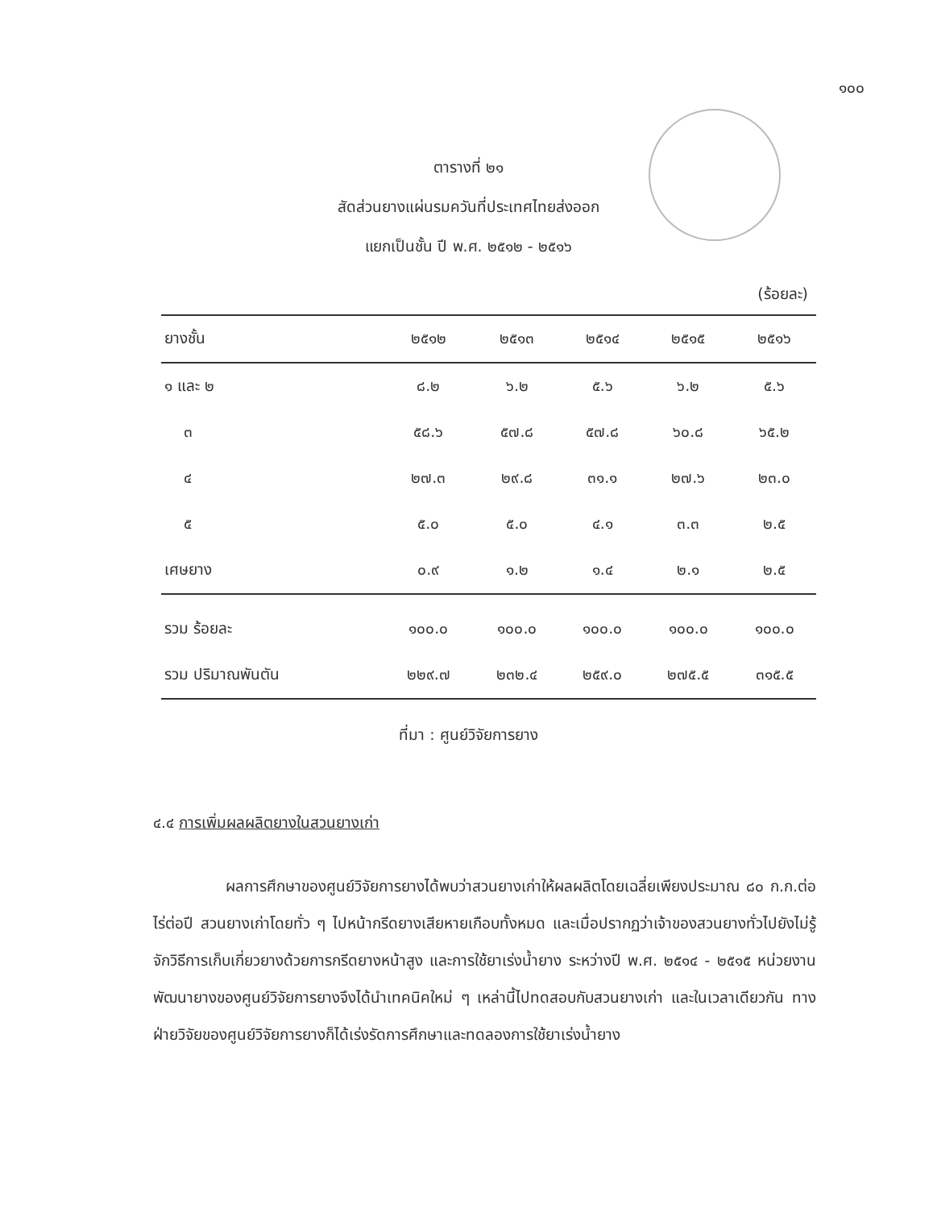๑๐๐
ตารางที่ ๒๑
สัดส่วนยางแผ่นรมควันที่ประเทศไทยส่งออก
แยกเป็นชั้น ปี พ.ศ. ๒๕๑๒ - ๒๕๑๖
(ร้อยละ)
| ยางชั้น | ๒๕๑๒ | ๒๕๑๓ | ๒๕๑๔ | ๒๕๑๕ | ๒๕๑๖ |
| --- | --- | --- | --- | --- | --- |
| ๑ และ ๒ | ๘.๒ | ๖.๒ | ๕.๖ | ๖.๒ | ๕.๖ |
| ๓ | ๕๘.๖ | ๕๗.๘ | ๕๗.๘ | ๖๐.๘ | ๖๕.๒ |
| ๔ | ๒๗.๓ | ๒๙.๘ | ๓๑.๑ | ๒๗.๖ | ๒๓.๐ |
| ๕ | ๕.๐ | ๕.๐ | ๔.๑ | ๓.๓ | ๒.๕ |
| เศษยาง | ๐.๙ | ๑.๒ | ๑.๔ | ๒.๑ | ๒.๕ |
| รวม ร้อยละ | ๑๐๐.๐ | ๑๐๐.๐ | ๑๐๐.๐ | ๑๐๐.๐ | ๑๐๐.๐ |
| รวม ปริมาณพันตัน | ๒๒๙.๗ | ๒๓๒.๔ | ๒๕๙.๐ | ๒๗๕.๕ | ๓๑๕.๕ |
ที่มา : ศูนย์วิจัยการยาง
๔.๔ การเพิ่มผลผลิตยางในสวนยางเก่า
ผลการศึกษาของศูนย์วิจัยการยางได้พบว่าสวนยางเก่าให้ผลผลิตโดยเฉลี่ยเพียงประมาณ ๘๐ ก.ก.ต่อไร่ต่อปี สวนยางเก่าโดยทั่ว ๆ ไปหน้ากรีดยางเสียหายเกือบทั้งหมด และเมื่อปรากฏว่าเจ้าของสวนยางทั่วไปยังไม่รู้จักวิธีการเก็บเกี่ยวยางด้วยการกรีดยางหน้าสูง และการใช้ยาเร่งน้ำยาง ระหว่างปี พ.ศ. ๒๕๑๔ - ๒๕๑๕ หน่วยงานพัฒนายางของศูนย์วิจัยการยางจึงได้นำเทคนิคใหม่ ๆ เหล่านี้ไปทดสอบกับสวนยางเก่า และในเวลาเดียวกัน ทางฝ่ายวิจัยของศูนย์วิจัยการยางก็ได้เร่งรัดการศึกษาและทดลองการใช้ยาเร่งน้ำยาง